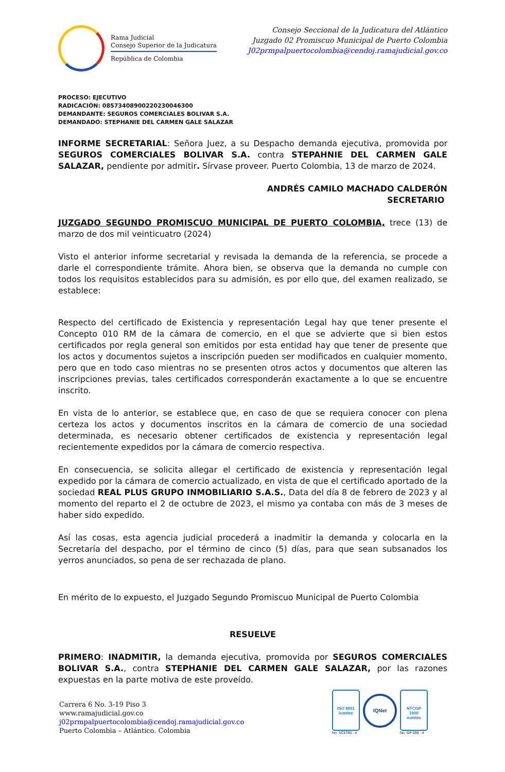Rama Judicial
Consejo Superior de la Judicatura
República de Colombia
Consejo Seccional de la Judicatura del Atlántico
Juzgado 02 Promiscuo Municipal de Puerto Colombia
J02prmpalpuertocolombia@cendoj.ramajudicial.gov.co
PROCESO: EJECUTIVO
RADICACIÓN: 08573408900220230046300
DEMANDANTE: SEGUROS COMERCIALES BOLIVAR S.A.
DEMANDADO: STEPHANIE DEL CARMEN GALE SALAZAR
INFORME SECRETARIAL: Señora Juez, a su Despacho demanda ejecutiva, promovida por SEGUROS COMERCIALES BOLIVAR S.A. contra STEPAHNIE DEL CARMEN GALE SALAZAR, pendiente por admitir. Sírvase proveer. Puerto Colombia, 13 de marzo de 2024.
ANDRÉS CAMILO MACHADO CALDERÓN
SECRETARIO
JUZGADO SEGUNDO PROMISCUO MUNICIPAL DE PUERTO COLOMBIA, trece (13) de marzo de dos mil veinticuatro (2024)
Visto el anterior informe secretarial y revisada la demanda de la referencia, se procede a darle el correspondiente trámite. Ahora bien, se observa que la demanda no cumple con todos los requisitos establecidos para su admisión, es por ello que, del examen realizado, se establece:
Respecto del certificado de Existencia y representación Legal hay que tener presente el Concepto 010 RM de la cámara de comercio, en el que se advierte que si bien estos certificados por regla general son emitidos por esta entidad hay que tener de presente que los actos y documentos sujetos a inscripción pueden ser modificados en cualquier momento, pero que en todo caso mientras no se presenten otros actos y documentos que alteren las inscripciones previas, tales certificados corresponderán exactamente a lo que se encuentre inscrito.
En vista de lo anterior, se establece que, en caso de que se requiera conocer con plena certeza los actos y documentos inscritos en la cámara de comercio de una sociedad determinada, es necesario obtener certificados de existencia y representación legal recientemente expedidos por la cámara de comercio respectiva.
En consecuencia, se solicita allegar el certificado de existencia y representación legal expedido por la cámara de comercio actualizado, en vista de que el certificado aportado de la sociedad REAL PLUS GRUPO INMOBILIARIO S.A.S., Data del día 8 de febrero de 2023 y al momento del reparto el 2 de octubre de 2023, el mismo ya contaba con más de 3 meses de haber sido expedido.
Así las cosas, esta agencia judicial procederá a inadmitir la demanda y colocarla en la Secretaría del despacho, por el término de cinco (5) días, para que sean subsanados los yerros anunciados, so pena de ser rechazada de plano.
En mérito de lo expuesto, el Juzgado Segundo Promiscuo Municipal de Puerto Colombia
RESUELVE
PRIMERO: INADMITIR, la demanda ejecutiva, promovida por SEGUROS COMERCIALES BOLIVAR S.A., contra STEPHANIE DEL CARMEN GALE SALAZAR, por las razones expuestas en la parte motiva de este proveído.
Carrera 6 No. 3-19 Piso 3
www.ramajudicial.gov.co
j02prmpalpuertocolombia@cendoj.ramajudicial.gov.co
Puerto Colombia – Atlántico. Colombia
ISO 9001
icontec
No. SC5780 - 4
IQNet
NTCGP
1000
icontec
No. GP 059 - 4